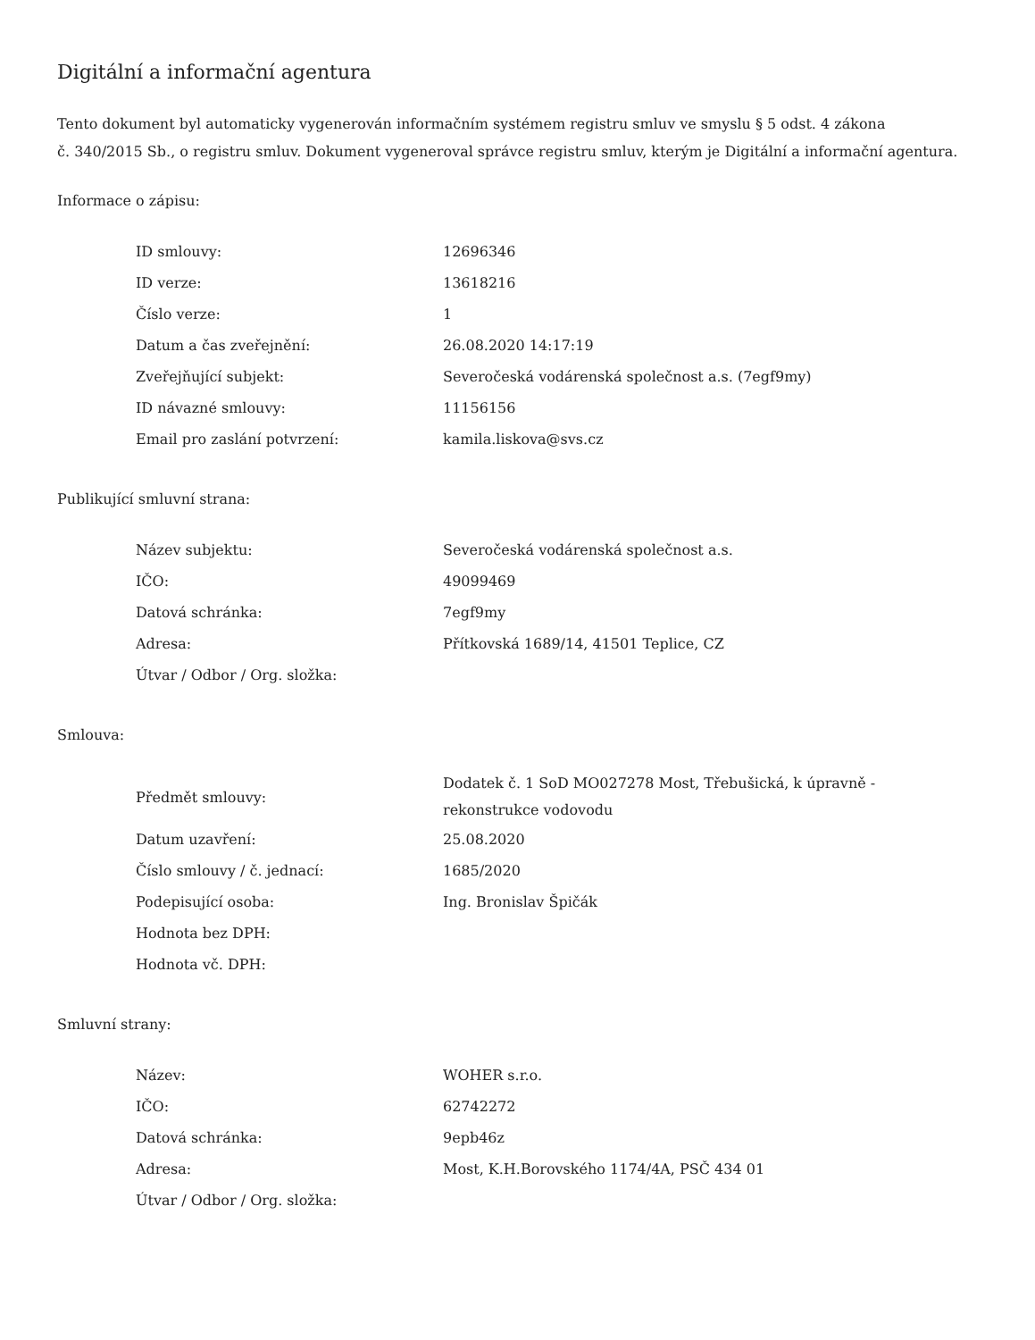Digitální a informační agentura
Tento dokument byl automaticky vygenerován informačním systémem registru smluv ve smyslu § 5 odst. 4 zákona
č. 340/2015 Sb., o registru smluv. Dokument vygeneroval správce registru smluv, kterým je Digitální a informační agentura.
Informace o zápisu:
| ID smlouvy: | 12696346 |
| ID verze: | 13618216 |
| Číslo verze: | 1 |
| Datum a čas zveřejnění: | 26.08.2020 14:17:19 |
| Zveřejňující subjekt: | Severočeská vodárenská společnost a.s. (7egf9my) |
| ID návazné smlouvy: | 11156156 |
| Email pro zaslání potvrzení: | kamila.liskova@svs.cz |
Publikující smluvní strana:
| Název subjektu: | Severočeská vodárenská společnost a.s. |
| IČO: | 49099469 |
| Datová schránka: | 7egf9my |
| Adresa: | Přítkovská 1689/14, 41501 Teplice, CZ |
| Útvar / Odbor / Org. složka: | |
Smlouva:
| Předmět smlouvy: | Dodatek č. 1 SoD MO027278 Most, Třebušická, k úpravně - rekonstrukce vodovodu |
| Datum uzavření: | 25.08.2020 |
| Číslo smlouvy / č. jednací: | 1685/2020 |
| Podepisující osoba: | Ing. Bronislav Špičák |
| Hodnota bez DPH: | |
| Hodnota vč. DPH: | |
Smluvní strany:
| Název: | WOHER s.r.o. |
| IČO: | 62742272 |
| Datová schránka: | 9epb46z |
| Adresa: | Most, K.H.Borovského 1174/4A, PSČ 434 01 |
| Útvar / Odbor / Org. složka: | |